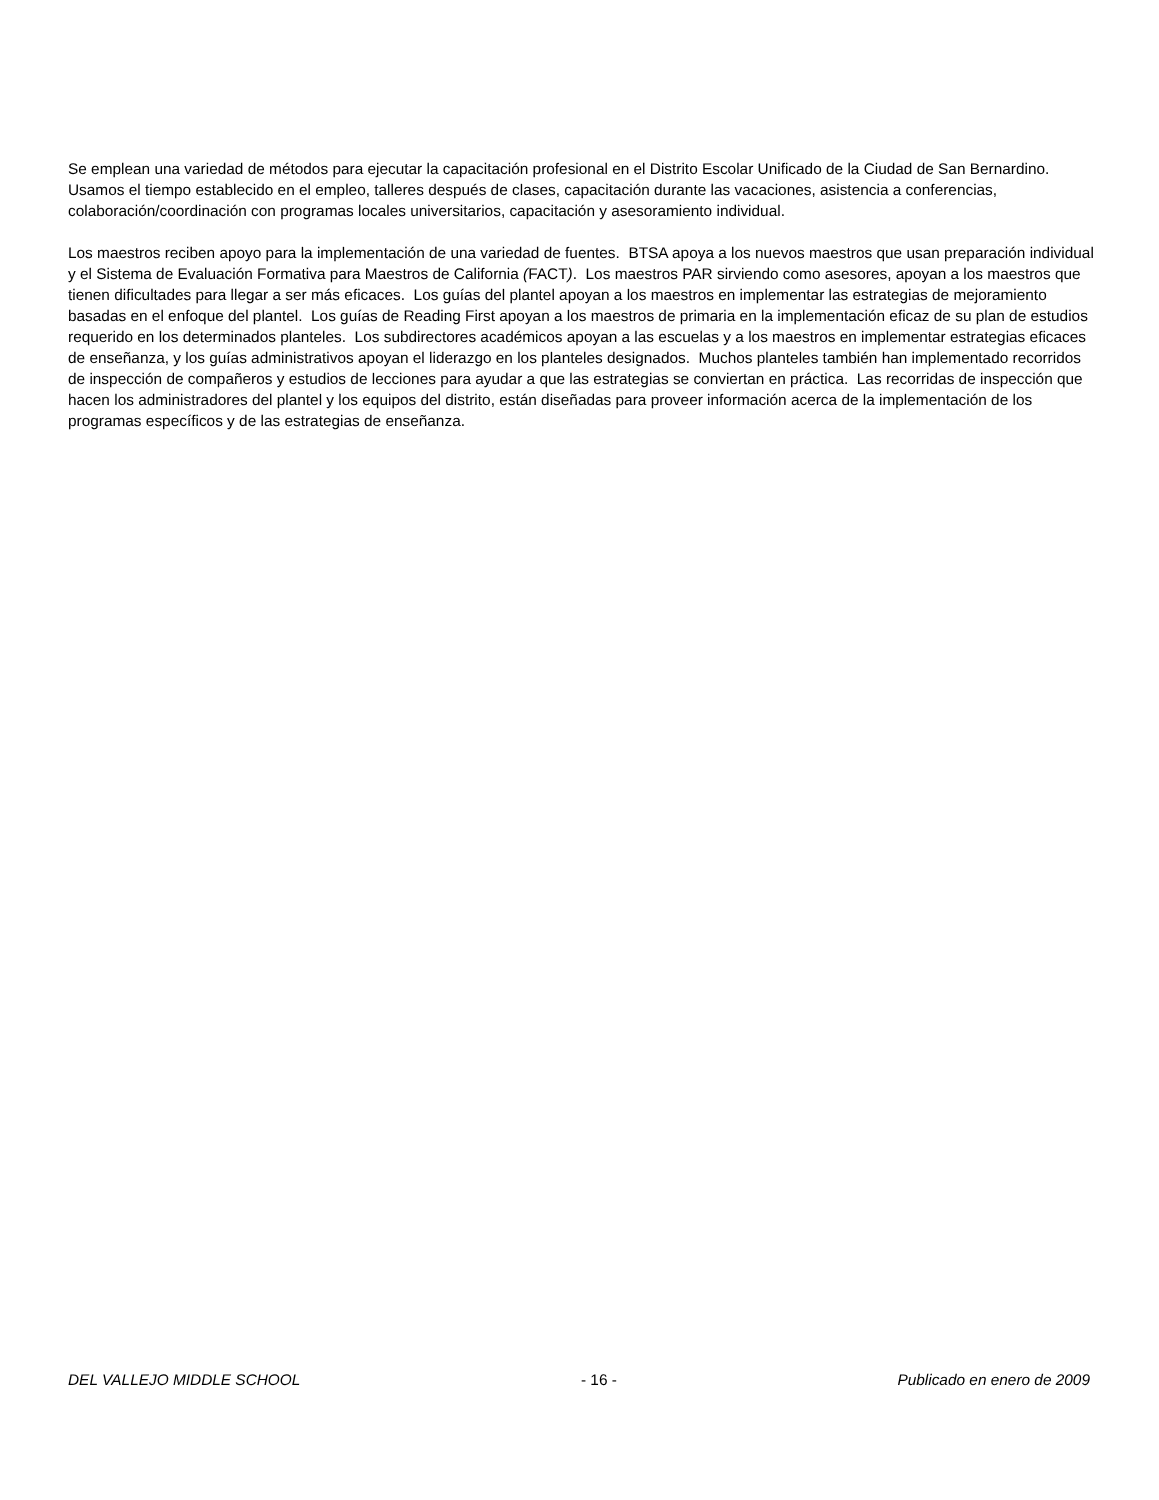Se emplean una variedad de métodos para ejecutar la capacitación profesional en el Distrito Escolar Unificado de la Ciudad de San Bernardino. Usamos el tiempo establecido en el empleo, talleres después de clases, capacitación durante las vacaciones, asistencia a conferencias, colaboración/coordinación con programas locales universitarios, capacitación y asesoramiento individual.
Los maestros reciben apoyo para la implementación de una variedad de fuentes. BTSA apoya a los nuevos maestros que usan preparación individual y el Sistema de Evaluación Formativa para Maestros de California (FACT). Los maestros PAR sirviendo como asesores, apoyan a los maestros que tienen dificultades para llegar a ser más eficaces. Los guías del plantel apoyan a los maestros en implementar las estrategias de mejoramiento basadas en el enfoque del plantel. Los guías de Reading First apoyan a los maestros de primaria en la implementación eficaz de su plan de estudios requerido en los determinados planteles. Los subdirectores académicos apoyan a las escuelas y a los maestros en implementar estrategias eficaces de enseñanza, y los guías administrativos apoyan el liderazgo en los planteles designados. Muchos planteles también han implementado recorridos de inspección de compañeros y estudios de lecciones para ayudar a que las estrategias se conviertan en práctica. Las recorridas de inspección que hacen los administradores del plantel y los equipos del distrito, están diseñadas para proveer información acerca de la implementación de los programas específicos y de las estrategias de enseñanza.
DEL VALLEJO MIDDLE SCHOOL - 16 - Publicado en enero de 2009